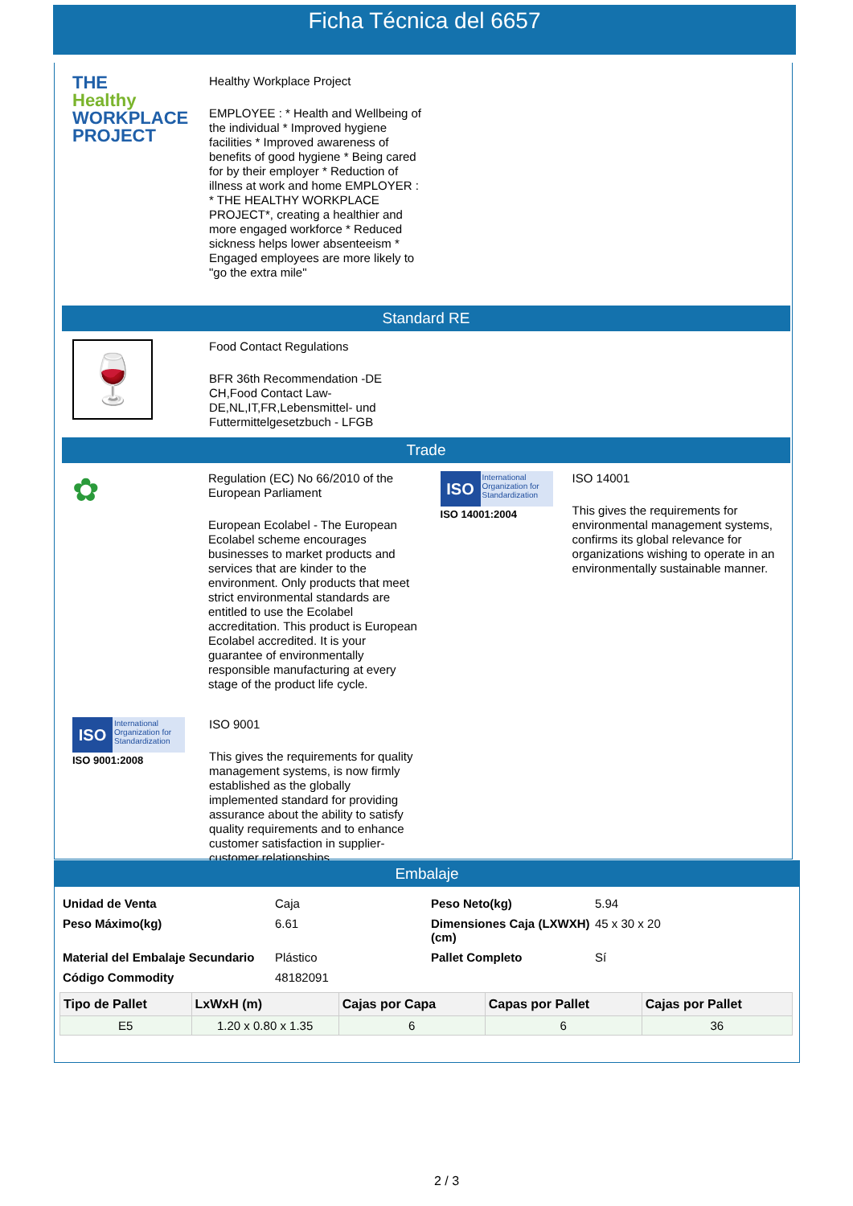Ficha Técnica del 6657
THE
Healthy
WORKPLACE
PROJECT
Healthy Workplace Project
EMPLOYEE : * Health and Wellbeing of the individual * Improved hygiene facilities * Improved awareness of benefits of good hygiene * Being cared for by their employer * Reduction of illness at work and home EMPLOYER : * THE HEALTHY WORKPLACE PROJECT*, creating a healthier and more engaged workforce * Reduced sickness helps lower absenteeism * Engaged employees are more likely to "go the extra mile"
Standard RE
🍷
Food Contact Regulations
BFR 36th Recommendation -DE CH,Food Contact Law-DE,NL,IT,FR,Lebensmittel- und Futtermittelgesetzbuch - LFGB
Trade
✿
Regulation (EC) No 66/2010 of the European Parliament
European Ecolabel - The European Ecolabel scheme encourages businesses to market products and services that are kinder to the environment. Only products that meet strict environmental standards are entitled to use the Ecolabel accreditation. This product is European Ecolabel accredited. It is your guarantee of environmentally responsible manufacturing at every stage of the product life cycle.
ISO
International Organization for Standardization
ISO 14001:2004
ISO 14001
This gives the requirements for environmental management systems, confirms its global relevance for organizations wishing to operate in an environmentally sustainable manner.
ISO
International Organization for Standardization
ISO 9001:2008
ISO 9001
This gives the requirements for quality management systems, is now firmly established as the globally implemented standard for providing assurance about the ability to satisfy quality requirements and to enhance customer satisfaction in supplier-customer relationships.
Embalaje
| Unidad de Venta | Caja | Peso Neto(kg) | 5.94 |
| Peso Máximo(kg) | 6.61 | Dimensiones Caja (LXWXH)(cm) | 45 x 30 x 20 |
| Material del Embalaje Secundario | Plástico | Pallet Completo | Sí |
| Código Commodity | 48182091 | | |
| Tipo de Pallet | LxWxH (m) | Cajas por Capa | Capas por Pallet | Cajas por Pallet |
| --- | --- | --- | --- | --- |
| E5 | 1.20 x 0.80 x 1.35 | 6 | 6 | 36 |
2 / 3